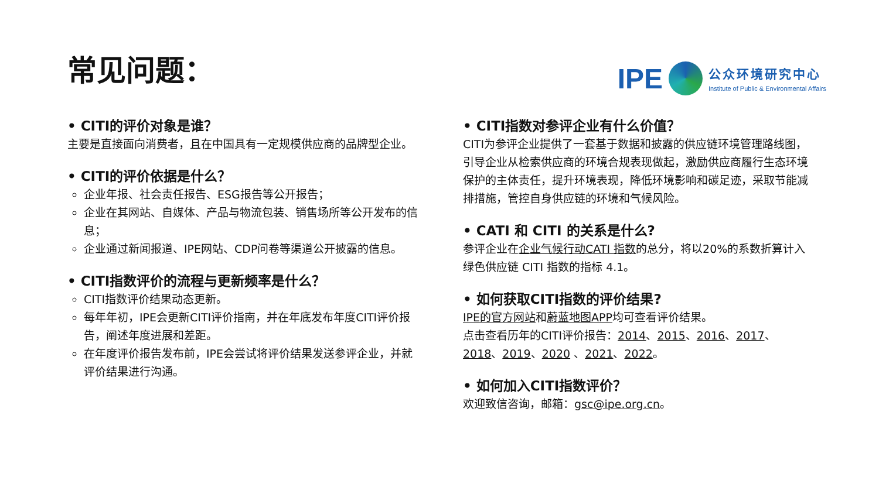常见问题：
IPE
公众环境研究中心
Institute of Public & Environmental Affairs
• CITI的评价对象是谁？
主要是直接面向消费者，且在中国具有一定规模供应商的品牌型企业。
• CITI的评价依据是什么？
企业年报、社会责任报告、ESG报告等公开报告；
企业在其网站、自媒体、产品与物流包装、销售场所等公开发布的信息；
企业通过新闻报道、IPE网站、CDP问卷等渠道公开披露的信息。
• CITI指数评价的流程与更新频率是什么？
CITI指数评价结果动态更新。
每年年初，IPE会更新CITI评价指南，并在年底发布年度CITI评价报告，阐述年度进展和差距。
在年度评价报告发布前，IPE会尝试将评价结果发送参评企业，并就评价结果进行沟通。
• CITI指数对参评企业有什么价值？
CITI为参评企业提供了一套基于数据和披露的供应链环境管理路线图，引导企业从检索供应商的环境合规表现做起，激励供应商履行生态环境保护的主体责任，提升环境表现，降低环境影响和碳足迹，采取节能减排措施，管控自身供应链的环境和气候风险。
• CATI 和 CITI 的关系是什么?
参评企业在企业气候行动CATI 指数的总分，将以20%的系数折算计入绿色供应链 CITI 指数的指标 4.1。
• 如何获取CITI指数的评价结果?
IPE的官方网站和蔚蓝地图APP均可查看评价结果。
点击查看历年的CITI评价报告：2014、2015、2016、2017、2018、2019、2020 、2021、2022。
• 如何加入CITI指数评价？
欢迎致信咨询，邮箱：gsc@ipe.org.cn。